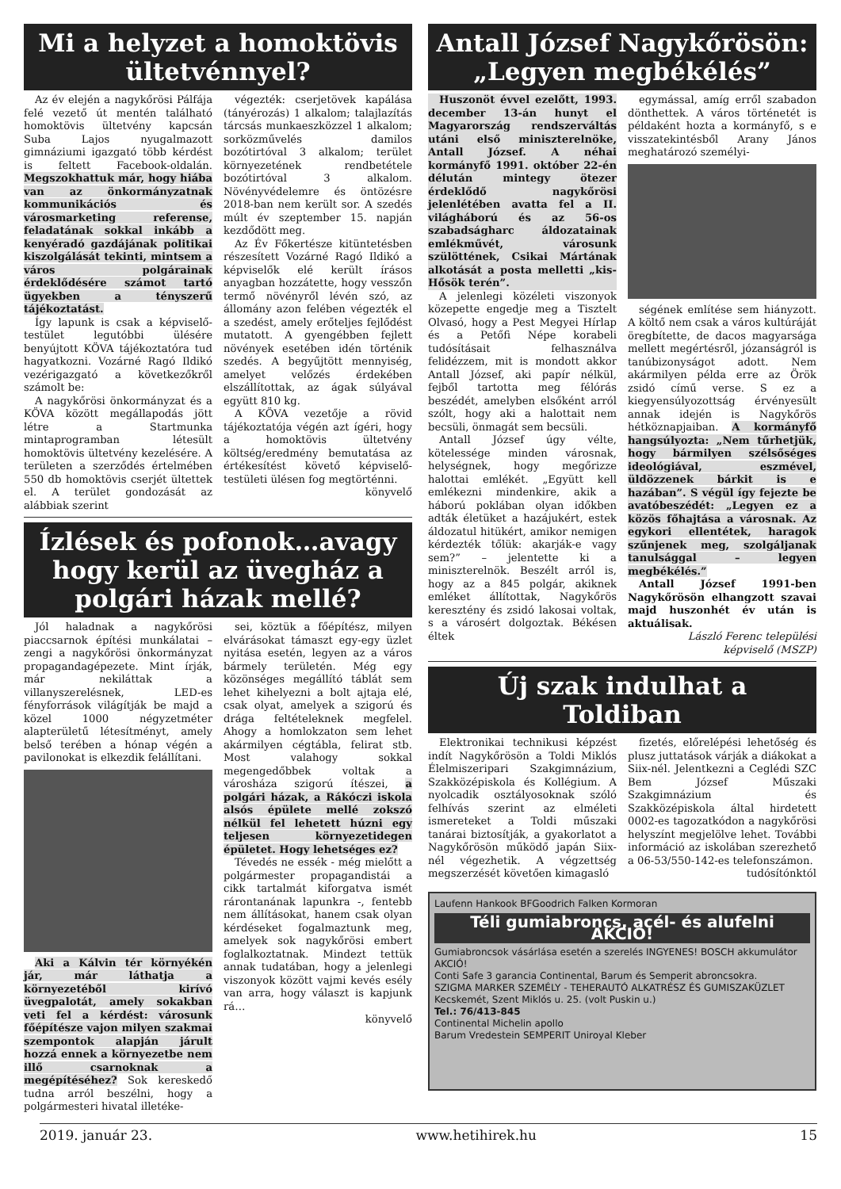Mi a helyzet a homoktövis ültetvénnyel?
Az év elején a nagykőrösi Pálfája felé vezető út mentén található homoktövis ültetvény kapcsán Suba Lajos nyugalmazott gimnáziumi igazgató több kérdést is feltett Facebook-oldalán. Megszokhattuk már, hogy hiába van az önkormányzatnak kommunikációs és városmarketing referense, feladatának sokkal inkább a kenyéradó gazdájának politikai kiszolgálását tekinti, mintsem a város polgárainak érdeklődésére számot tartó ügyekben a tényszerű tájékoztatást.
Így lapunk is csak a képviselő-testület legutóbbi ülésére benyújtott KÖVA tájékoztatóra tud hagyatkozni. Vozárné Ragó Ildikó vezérigazgató a következőkről számolt be:
A nagykőrösi önkormányzat és a KÖVA között megállapodás jött létre a Startmunka mintaprogramban létesült homoktövis ültetvény kezelésére. A területen a szerződés értelmében 550 db homoktövis cserjét ültettek el. A terület gondozását az alábbiak szerint
végezték: cserjetövek kapálása (tányérozás) 1 alkalom; talajlazítás tárcsás munkaeszközzel 1 alkalom; sorközművelés damilos bozótirtóval 3 alkalom; terület környezetének rendbetétele bozótirtóval 3 alkalom. Növényvédelemre és öntözésre 2018-ban nem került sor. A szedés múlt év szeptember 15. napján kezdődött meg.
Az Év Főkertésze kitüntetésben részesített Vozárné Ragó Ildikó a képviselők elé került írásos anyagban hozzátette, hogy vesszőn termő növényről lévén szó, az állomány azon felében végezték el a szedést, amely erőteljes fejlődést mutatott. A gyengébben fejlett növények esetében idén történik szedés. A begyűjtött mennyiség, amelyet velőzés érdekében elszállítottak, az ágak súlyával együtt 810 kg.
A KÖVA vezetője a rövid tájékoztatója végén azt ígéri, hogy a homoktövis ültetvény költség/eredmény bemutatása az értékesítést követő képviselő-testületi ülésen fog megtörténni.
könyvelő
Ízlések és pofonok…avagy hogy kerül az üvegház a polgári házak mellé?
Jól haladnak a nagykőrösi piaccsarnok építési munkálatai – zengi a nagykőrösi önkormányzat propagandagépezete. Mint írják, már nekiláttak a villanyszerelésnek, LED-es fényforrások világítják be majd a közel 1000 négyzetméter alapterületű létesítményt, amely belső terében a hónap végén a pavilonokat is elkezdik felállítani.
Aki a Kálvin tér környékén jár, már láthatja a környezetéből kirívó üvegpalotát, amely sokakban veti fel a kérdést: városunk főépítésze vajon milyen szakmai szempontok alapján járult hozzá ennek a környezetbe nem illő csarnoknak a megépítéséhez? Sok kereskedő tudna arról beszélni, hogy a polgármesteri hivatal illetéke-
sei, köztük a főépítész, milyen elvárásokat támaszt egy-egy üzlet nyitása esetén, legyen az a város bármely területén. Még egy közönséges megállító táblát sem lehet kihelyezni a bolt ajtaja elé, csak olyat, amelyek a szigorú és drága feltételeknek megfelel. Ahogy a homlokzaton sem lehet akármilyen cégtábla, felirat stb. Most valahogy sokkal megengedőbbek voltak a városháza szigorú ítészei, a polgári házak, a Rákóczi iskola alsós épülete mellé zokszó nélkül fel lehetett húzni egy teljesen környezetidegen épületet. Hogy lehetséges ez?
Tévedés ne essék - még mielőtt a polgármester propagandistái a cikk tartalmát kiforgatva ismét rárontanának lapunkra -, fentebb nem állításokat, hanem csak olyan kérdéseket fogalmaztunk meg, amelyek sok nagykőrösi embert foglalkoztatnak. Mindezt tettük annak tudatában, hogy a jelenlegi viszonyok között vajmi kevés esély van arra, hogy választ is kapjunk rá…
könyvelő
Antall József Nagykőrösön: „Legyen megbékélés”
Huszonöt évvel ezelőtt, 1993. december 13-án hunyt el Magyarország rendszerváltás utáni első miniszterelnöke, Antall József. A néhai kormányfő 1991. október 22-én délután mintegy ötezer érdeklődő nagykőrösi jelenlétében avatta fel a II. világháború és az 56-os szabadságharc áldozatainak emlékművét, városunk szülöttének, Csikai Mártának alkotását a posta melletti „kis-Hősök terén”.
A jelenlegi közéleti viszonyok közepette engedje meg a Tisztelt Olvasó, hogy a Pest Megyei Hírlap és a Petőfi Népe korabeli tudósításait felhasználva felidézzem, mit is mondott akkor Antall József, aki papír nélkül, fejből tartotta meg félórás beszédét, amelyben elsőként arról szólt, hogy aki a halottait nem becsüli, önmagát sem becsüli.
Antall József úgy vélte, kötelessége minden városnak, helységnek, hogy megőrizze halottai emlékét. „Együtt kell emlékezni mindenkire, akik a háború poklában olyan időkben adták életüket a hazájukért, estek áldozatul hitükért, amikor nemigen kérdezték tőlük: akarják-e vagy sem?” – jelentette ki a miniszterelnök. Beszélt arról is, hogy az a 845 polgár, akiknek emléket állítottak, Nagykőrös keresztény és zsidó lakosai voltak, s a városért dolgoztak. Békésen éltek
egymással, amíg erről szabadon dönthettek. A város történetét is példaként hozta a kormányfő, s e visszatekintésből Arany János meghatározó személyi-
ségének említése sem hiányzott. A költő nem csak a város kultúráját öregbítette, de dacos magyarsága mellett megértésről, józanságról is tanúbizonyságot adott. Nem akármilyen példa erre az Örök zsidó című verse. S ez a kiegyensúlyozottság érvényesült annak idején is Nagykőrös hétköznapjaiban. A kormányfő hangsúlyozta: „Nem tűrhetjük, hogy bármilyen szélsőséges ideológiával, eszmével, üldözzenek bárkit is e hazában”. S végül így fejezte be avatóbeszédét: „Legyen ez a közös főhajtása a városnak. Az egykori ellentétek, haragok szűnjenek meg, szolgáljanak tanulsággal – legyen megbékélés.”
Antall József 1991-ben Nagykőrösön elhangzott szavai majd huszonhét év után is aktuálisak.
László Ferenc települési képviselő (MSZP)
Új szak indulhat a Toldiban
Elektronikai technikusi képzést indít Nagykőrösön a Toldi Miklós Élelmiszeripari Szakgimnázium, Szakközépiskola és Kollégium. A nyolcadik osztályosoknak szóló felhívás szerint az elméleti ismereteket a Toldi műszaki tanárai biztosítják, a gyakorlatot a Nagykőrösön működő japán Siix-nél végezhetik. A végzettség megszerzését követően kimagasló
fizetés, előrelépési lehetőség és plusz juttatások várják a diákokat a Siix-nél. Jelentkezni a Ceglédi SZC Bem József Műszaki Szakgimnázium és Szakközépiskola által hirdetett 0002-es tagozatkódon a nagykőrösi helyszínt megjelölve lehet. További információ az iskolában szerezhető a 06-53/550-142-es telefonszámon.
tudósítónktól
Laufenn Hankook BFGoodrich Falken Kormoran
Téli gumiabroncs, acél- és alufelni AKCIÓ!
Gumiabroncsok vásárlása esetén a szerelés INGYENES! BOSCH akkumulátor AKCIÓ!
Conti Safe 3 garancia Continental, Barum és Semperit abroncsokra.
SZIGMA MARKER SZEMÉLY - TEHERAUTÓ ALKATRÉSZ ÉS GUMISZAKÜZLET Kecskemét, Szent Miklós u. 25. (volt Puskin u.)
Tel.: 76/413-845
Continental Michelin apollo
Barum Vredestein SEMPERIT Uniroyal Kleber
2019. január 23. www.hetihirek.hu 15